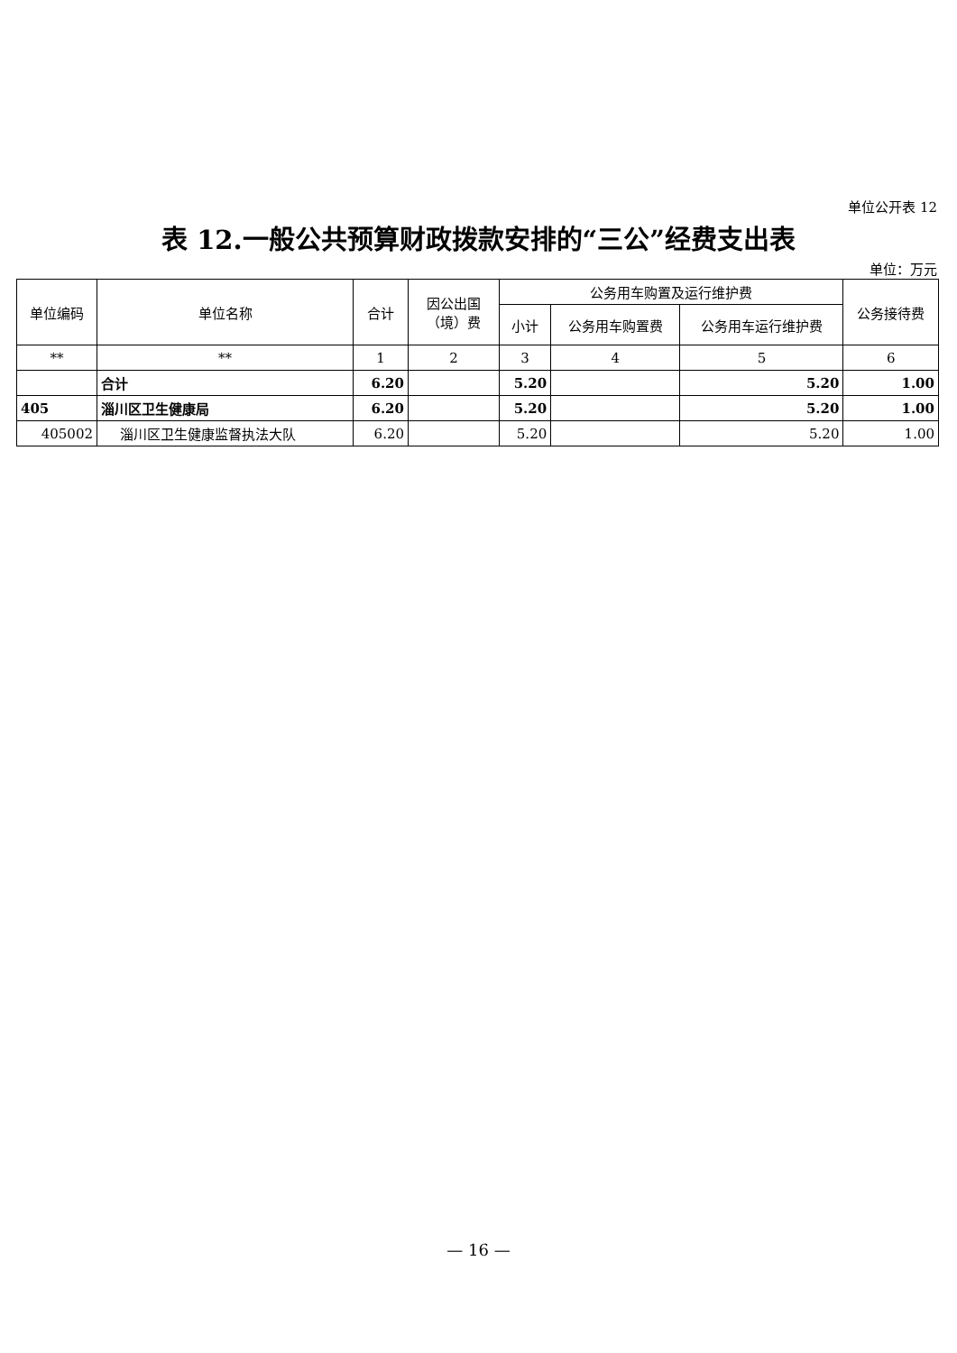单位公开表 12
表 12.一般公共预算财政拨款安排的“三公”经费支出表
单位：万元
| 单位编码 | 单位名称 | 合计 | 因公出国（境）费 | 公务用车购置及运行维护费 | | | 公务接待费 |
| --- | --- | --- | --- | --- | --- | --- | --- |
| | | | | 小计 | 公务用车购置费 | 公务用车运行维护费 | |
| ** | ** | 1 | 2 | 3 | 4 | 5 | 6 |
| | 合计 | 6.20 | | 5.20 | | 5.20 | 1.00 |
| 405 | 淄川区卫生健康局 | 6.20 | | 5.20 | | 5.20 | 1.00 |
| 405002 | 淄川区卫生健康监督执法大队 | 6.20 | | 5.20 | | 5.20 | 1.00 |
— 16 —